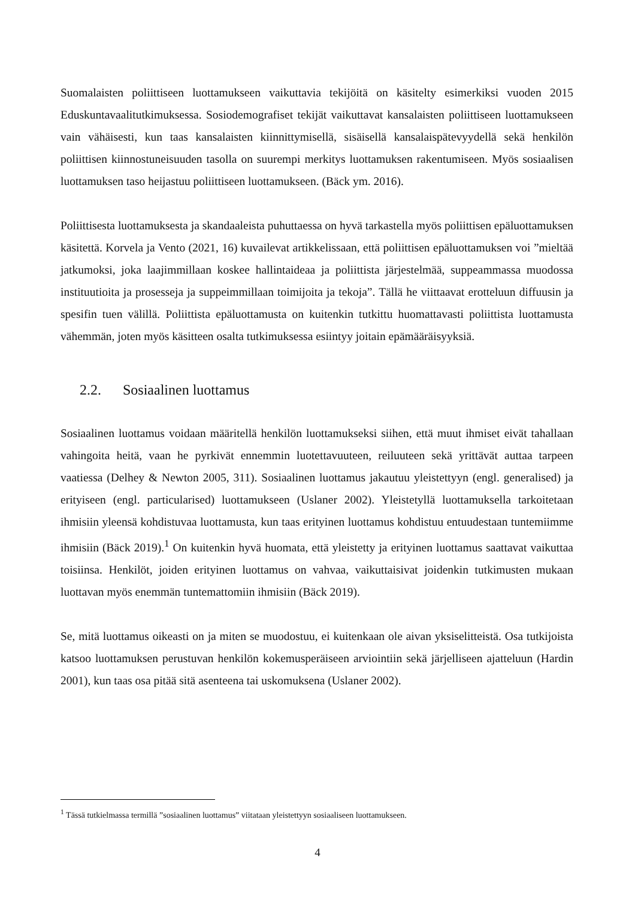Suomalaisten poliittiseen luottamukseen vaikuttavia tekijöitä on käsitelty esimerkiksi vuoden 2015 Eduskuntavaalitutkimuksessa. Sosiodemografiset tekijät vaikuttavat kansalaisten poliittiseen luottamukseen vain vähäisesti, kun taas kansalaisten kiinnittymisellä, sisäisellä kansalaispätevyydellä sekä henkilön poliittisen kiinnostuneisuuden tasolla on suurempi merkitys luottamuksen rakentumiseen. Myös sosiaalisen luottamuksen taso heijastuu poliittiseen luottamukseen. (Bäck ym. 2016).
Poliittisesta luottamuksesta ja skandaaleista puhuttaessa on hyvä tarkastella myös poliittisen epäluottamuksen käsitettä. Korvela ja Vento (2021, 16) kuvailevat artikkelissaan, että poliittisen epäluottamuksen voi ”mieltää jatkumoksi, joka laajimmillaan koskee hallintaideaa ja poliittista järjestelmää, suppeammassa muodossa instituutioita ja prosesseja ja suppeimmillaan toimijoita ja tekoja”. Tällä he viittaavat erotteluun diffuusin ja spesifin tuen välillä. Poliittista epäluottamusta on kuitenkin tutkittu huomattavasti poliittista luottamusta vähemmän, joten myös käsitteen osalta tutkimuksessa esiintyy joitain epämääräisyyksiä.
2.2. Sosiaalinen luottamus
Sosiaalinen luottamus voidaan määritellä henkilön luottamukseksi siihen, että muut ihmiset eivät tahallaan vahingoita heitä, vaan he pyrkivät ennemmin luotettavuuteen, reiluuteen sekä yrittävät auttaa tarpeen vaatiessa (Delhey & Newton 2005, 311). Sosiaalinen luottamus jakautuu yleistettyyn (engl. generalised) ja erityiseen (engl. particularised) luottamukseen (Uslaner 2002). Yleistetyllä luottamuksella tarkoitetaan ihmisiin yleensä kohdistuvaa luottamusta, kun taas erityinen luottamus kohdistuu entuudestaan tuntemiimme ihmisiin (Bäck 2019).<sup>1</sup> On kuitenkin hyvä huomata, että yleistetty ja erityinen luottamus saattavat vaikuttaa toisiinsa. Henkilöt, joiden erityinen luottamus on vahvaa, vaikuttaisivat joidenkin tutkimusten mukaan luottavan myös enemmän tuntemattomiin ihmisiin (Bäck 2019).
Se, mitä luottamus oikeasti on ja miten se muodostuu, ei kuitenkaan ole aivan yksiselitteistä. Osa tutkijoista katsoo luottamuksen perustuvan henkilön kokemusperäiseen arviointiin sekä järjelliseen ajatteluun (Hardin 2001), kun taas osa pitää sitä asenteena tai uskomuksena (Uslaner 2002).
<sup>1</sup> Tässä tutkielmassa termillä ”sosiaalinen luottamus” viitataan yleistettyyn sosiaaliseen luottamukseen.
4